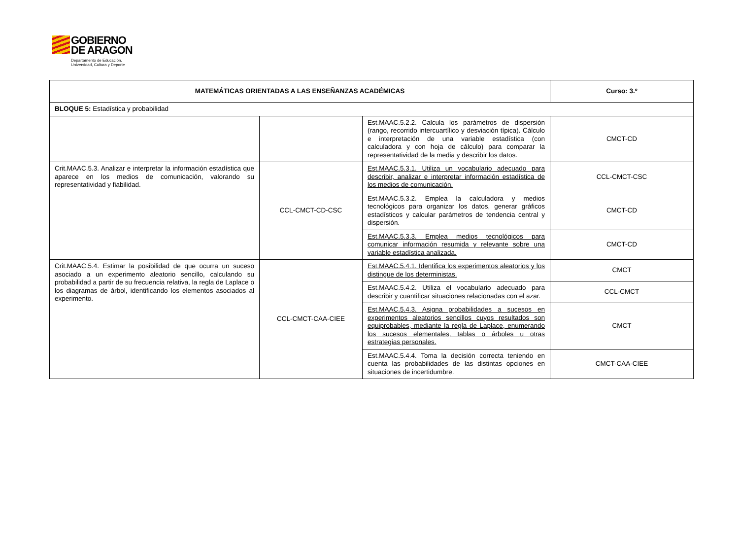GOBIERNO
DE ARAGON
Departamento de Educación,
Universidad, Cultura y Deporte
| MATEMÁTICAS ORIENTADAS A LAS ENSEÑANZAS ACADÉMICAS | | | Curso: 3.º |
| BLOQUE 5: Estadística y probabilidad | | | |
| | | Est.MAAC.5.2.2. Calcula los parámetros de dispersión (rango, recorrido intercuartílico y desviación típica). Cálculo e interpretación de una variable estadística (con calculadora y con hoja de cálculo) para comparar la representatividad de la media y describir los datos. | CMCT-CD |
| Crit.MAAC.5.3. Analizar e interpretar la información estadística que aparece en los medios de comunicación, valorando su representatividad y fiabilidad. | CCL-CMCT-CD-CSC | Est.MAAC.5.3.1. Utiliza un vocabulario adecuado para describir, analizar e interpretar información estadística de los medios de comunicación. | CCL-CMCT-CSC |
| | | Est.MAAC.5.3.2. Emplea la calculadora y medios tecnológicos para organizar los datos, generar gráficos estadísticos y calcular parámetros de tendencia central y dispersión. | CMCT-CD |
| | | Est.MAAC.5.3.3. Emplea medios tecnológicos para comunicar información resumida y relevante sobre una variable estadística analizada. | CMCT-CD |
| Crit.MAAC.5.4. Estimar la posibilidad de que ocurra un suceso asociado a un experimento aleatorio sencillo, calculando su probabilidad a partir de su frecuencia relativa, la regla de Laplace o los diagramas de árbol, identificando los elementos asociados al experimento. | CCL-CMCT-CAA-CIEE | Est.MAAC.5.4.1. Identifica los experimentos aleatorios y los distingue de los deterministas. | CMCT |
| | | Est.MAAC.5.4.2. Utiliza el vocabulario adecuado para describir y cuantificar situaciones relacionadas con el azar. | CCL-CMCT |
| | | Est.MAAC.5.4.3. Asigna probabilidades a sucesos en experimentos aleatorios sencillos cuyos resultados son equiprobables, mediante la regla de Laplace, enumerando los sucesos elementales, tablas o árboles u otras estrategias personales. | CMCT |
| | | Est.MAAC.5.4.4. Toma la decisión correcta teniendo en cuenta las probabilidades de las distintas opciones en situaciones de incertidumbre. | CMCT-CAA-CIEE |